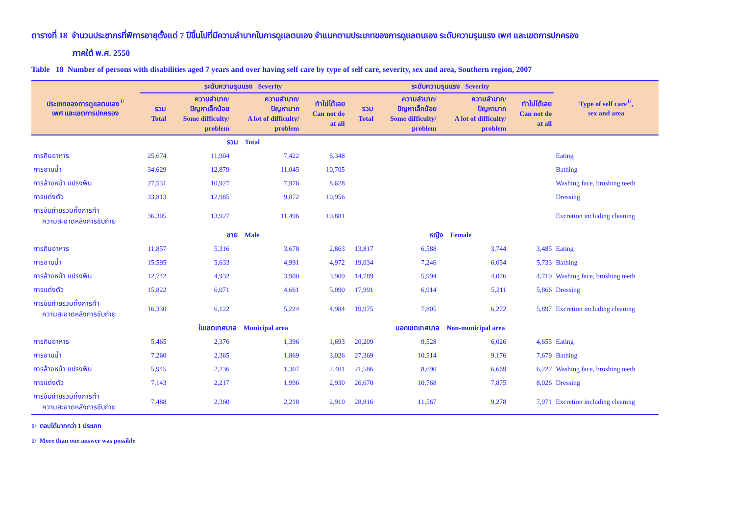ตารางที่ 18 จำนวนประชากรที่พิการอายุตั้งแต่ 7 ปีขึ้นไปที่มีความลำบากในการดูแลตนเอง จำแนกตามประเภทของการดูแลตนเอง ระดับความรุนแรง เพศ และเขตการปกครอง
ภาคใต้ พ.ศ. 2550
Table 18 Number of persons with disabilities aged 7 years and over having self care by type of self care, severity, sex and area, Southern region, 2007
| ประเภทของการดูแลตนเอง<sup>1/</sup> เพศ และเขตการปกครอง | ระดับความรุนแรง Severity | | | | ระดับความรุนแรง Severity | | | | Type of self care<sup>1/</sup>, sex and area | | |
| --- | --- | --- | --- | --- | --- | --- | --- | --- | --- | --- | --- |
| | รวม Total | ความลำบาก/ ปัญหาเล็กน้อย Some difficulty/ problem | ความลำบาก/ ปัญหามาก A lot of difficulty/ problem | ทำไม่ได้เลย Can not do at all | รวม Total | ความลำบาก/ ปัญหาเล็กน้อย Some difficulty/ problem | ความลำบาก/ ปัญหามาก A lot of difficulty/ problem | ทำไม่ได้เลย Can not do at all | | | |
| | | รวม Total | | | | | | | | | |
| | การกินอาหาร | 25,674 | 11,904 | 7,422 | 6,348 | | | | | | Eating |
| การอาบน้ำ | 34,629 | 12,879 | 11,045 | 10,705 | | | | | Bathing | | |
| การล้างหน้า แปรงฟัน | 27,531 | 10,927 | 7,976 | 8,628 | | | | | Washing face, brushing teeth | | |
| การแต่งตัว | 33,813 | 12,985 | 9,872 | 10,956 | | | | | Dressing | | |
| การขับถ่ายรวมทั้งการทำ ความสะอาดหลังการขับถ่าย | 36,305 | 13,927 | 11,496 | 10,881 | | | | | Excretion including cleaning | | |
| | ชาย Male | | | | หญิง Female | | | | | | |
| การกินอาหาร | 11,857 | 5,316 | 3,678 | 2,863 | 13,817 | 6,588 | 3,744 | 3,485 | Eating | | |
| การอาบน้ำ | 15,595 | 5,633 | 4,991 | 4,972 | 19,034 | 7,246 | 6,054 | 5,733 | Bathing | | |
| การล้างหน้า แปรงฟัน | 12,742 | 4,932 | 3,900 | 3,909 | 14,789 | 5,994 | 4,076 | 4,719 | Washing face, brushing teeth | | |
| การแต่งตัว | 15,822 | 6,071 | 4,661 | 5,090 | 17,991 | 6,914 | 5,211 | 5,866 | Dressing | | |
| การขับถ่ายรวมทั้งการทำ ความสะอาดหลังการขับถ่าย | 16,330 | 6,122 | 5,224 | 4,984 | 19,975 | 7,805 | 6,272 | 5,897 | Excretion including cleaning | | |
| | ในเขตเทศบาล Municipal area | | | | นอกเขตเทศบาล Non-municipal area | | | | | | |
| การกินอาหาร | 5,465 | 2,376 | 1,396 | 1,693 | 20,209 | 9,528 | 6,026 | 4,655 | Eating | | |
| การอาบน้ำ | 7,260 | 2,365 | 1,869 | 3,026 | 27,369 | 10,514 | 9,176 | 7,679 | Bathing | | |
| การล้างหน้า แปรงฟัน | 5,945 | 2,236 | 1,307 | 2,401 | 21,586 | 8,690 | 6,669 | 6,227 | Washing face, brushing teeth | | |
| การแต่งตัว | 7,143 | 2,217 | 1,996 | 2,930 | 26,670 | 10,768 | 7,875 | 8,026 | Dressing | | |
| การขับถ่ายรวมทั้งการทำ ความสะอาดหลังการขับถ่าย | 7,488 | 2,360 | 2,218 | 2,910 | 28,816 | 11,567 | 9,278 | 7,971 | Excretion including cleaning | | |
1/ ตอบได้มากกว่า 1 ประเภท
1/ More than one answer was possible